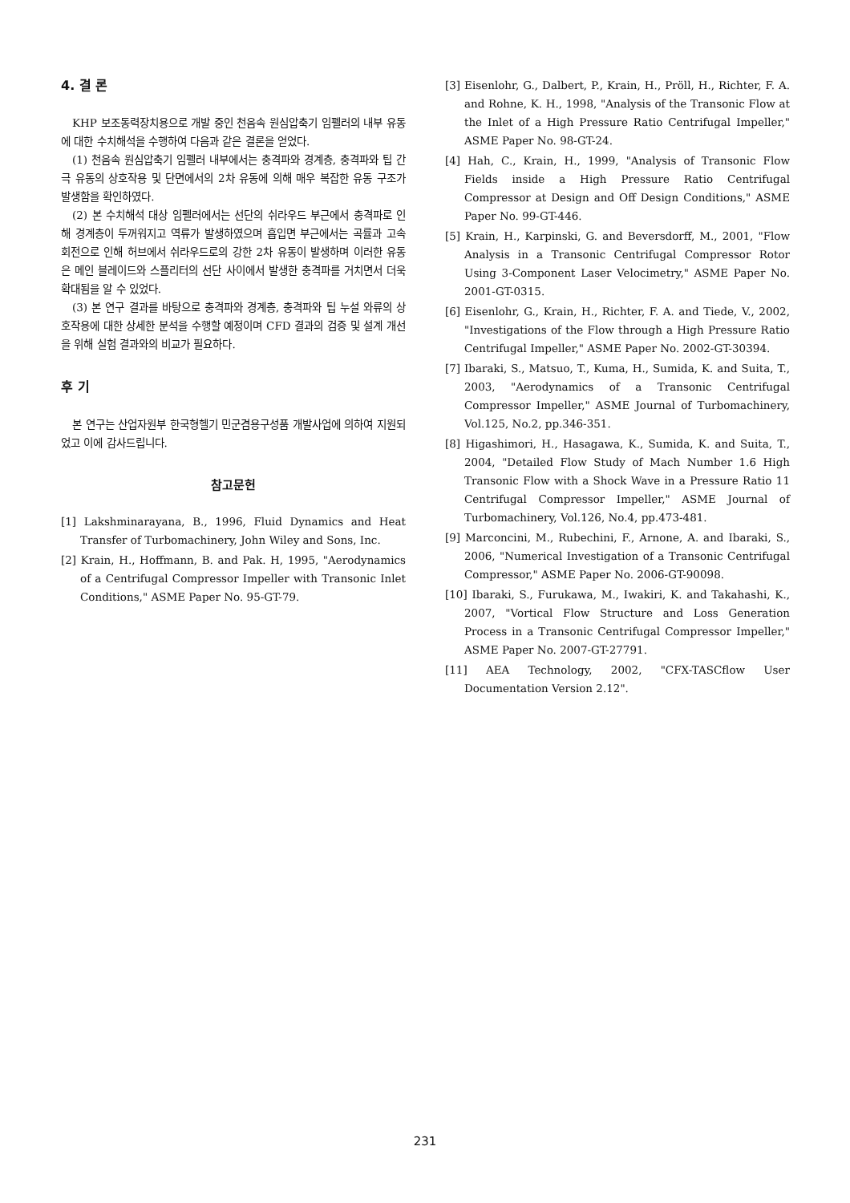4. 결 론
KHP 보조동력장치용으로 개발 중인 천음속 원심압축기 임펠러의 내부 유동에 대한 수치해석을 수행하여 다음과 같은 결론을 얻었다.
(1) 천음속 원심압축기 임펠러 내부에서는 충격파와 경계층, 충격파와 팁 간극 유동의 상호작용 및 단면에서의 2차 유동에 의해 매우 복잡한 유동 구조가 발생함을 확인하였다.
(2) 본 수치해석 대상 임펠러에서는 선단의 쉬라우드 부근에서 충격파로 인해 경계층이 두꺼워지고 역류가 발생하였으며 흡입면 부근에서는 곡률과 고속 회전으로 인해 허브에서 쉬라우드로의 강한 2차 유동이 발생하며 이러한 유동은 메인 블레이드와 스플리터의 선단 사이에서 발생한 충격파를 거치면서 더욱 확대됨을 알 수 있었다.
(3) 본 연구 결과를 바탕으로 충격파와 경계층, 충격파와 팁 누설 와류의 상호작용에 대한 상세한 분석을 수행할 예정이며 CFD 결과의 검증 및 설계 개선을 위해 실험 결과와의 비교가 필요하다.
후 기
본 연구는 산업자원부 한국형헬기 민군겸용구성품 개발사업에 의하여 지원되었고 이에 감사드립니다.
참고문헌
[1] Lakshminarayana, B., 1996, Fluid Dynamics and Heat Transfer of Turbomachinery, John Wiley and Sons, Inc.
[2] Krain, H., Hoffmann, B. and Pak. H, 1995, "Aerodynamics of a Centrifugal Compressor Impeller with Transonic Inlet Conditions," ASME Paper No. 95-GT-79.
[3] Eisenlohr, G., Dalbert, P., Krain, H., Pröll, H., Richter, F. A. and Rohne, K. H., 1998, "Analysis of the Transonic Flow at the Inlet of a High Pressure Ratio Centrifugal Impeller," ASME Paper No. 98-GT-24.
[4] Hah, C., Krain, H., 1999, "Analysis of Transonic Flow Fields inside a High Pressure Ratio Centrifugal Compressor at Design and Off Design Conditions," ASME Paper No. 99-GT-446.
[5] Krain, H., Karpinski, G. and Beversdorff, M., 2001, "Flow Analysis in a Transonic Centrifugal Compressor Rotor Using 3-Component Laser Velocimetry," ASME Paper No. 2001-GT-0315.
[6] Eisenlohr, G., Krain, H., Richter, F. A. and Tiede, V., 2002, "Investigations of the Flow through a High Pressure Ratio Centrifugal Impeller," ASME Paper No. 2002-GT-30394.
[7] Ibaraki, S., Matsuo, T., Kuma, H., Sumida, K. and Suita, T., 2003, "Aerodynamics of a Transonic Centrifugal Compressor Impeller," ASME Journal of Turbomachinery, Vol.125, No.2, pp.346-351.
[8] Higashimori, H., Hasagawa, K., Sumida, K. and Suita, T., 2004, "Detailed Flow Study of Mach Number 1.6 High Transonic Flow with a Shock Wave in a Pressure Ratio 11 Centrifugal Compressor Impeller," ASME Journal of Turbomachinery, Vol.126, No.4, pp.473-481.
[9] Marconcini, M., Rubechini, F., Arnone, A. and Ibaraki, S., 2006, "Numerical Investigation of a Transonic Centrifugal Compressor," ASME Paper No. 2006-GT-90098.
[10] Ibaraki, S., Furukawa, M., Iwakiri, K. and Takahashi, K., 2007, "Vortical Flow Structure and Loss Generation Process in a Transonic Centrifugal Compressor Impeller," ASME Paper No. 2007-GT-27791.
[11] AEA Technology, 2002, "CFX-TASCflow User Documentation Version 2.12".
231